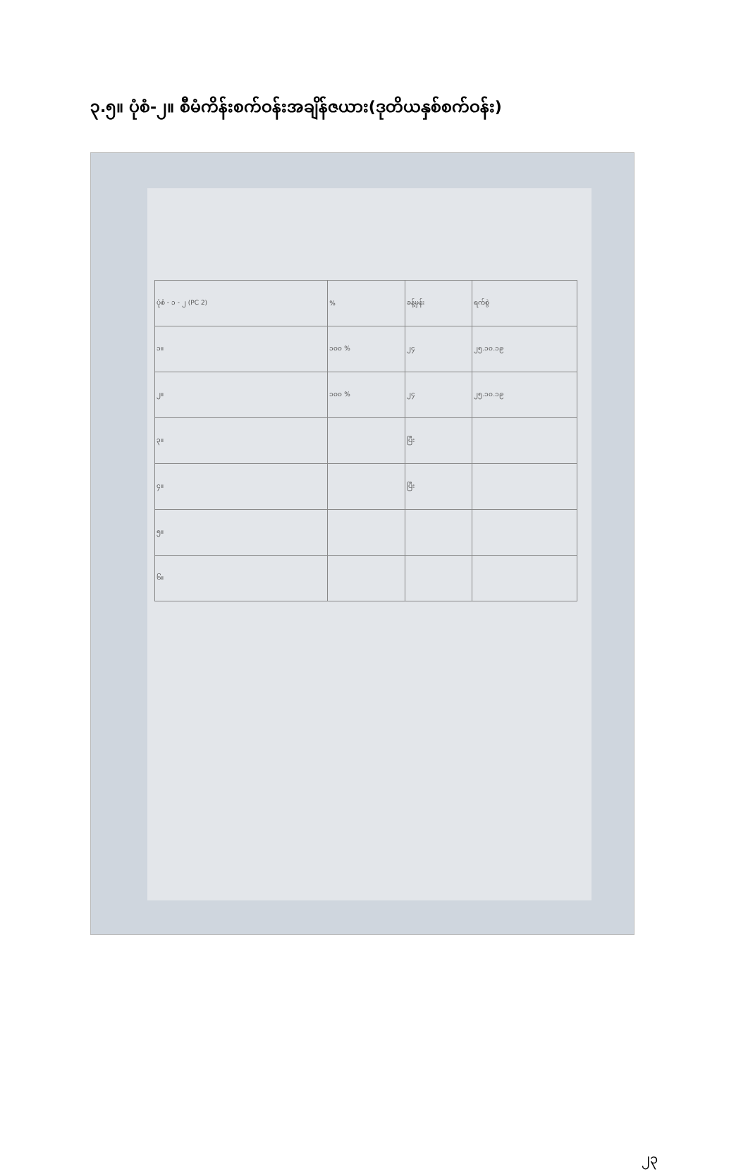၃.၅။ ပုံစံ-၂။ စီမံကိန်းစက်ဝန်းအချိန်ဇယား(ဒုတိယနှစ်စက်ဝန်း)
| ပုံစံ - ၁ - ၂ (PC 2) | % | ခန့်မှန်း | ရက်စွဲ |
| ၁။ | ၁၀၀ % | ၂၄ | ၂၅.၁၀.၁၉ |
| ၂။ | ၁၀၀ % | ၂၄ | ၂၅.၁၀.၁၉ |
| ၃။ | | ပြီး | |
| ၄။ | | ပြီး | |
| ၅။ | | | |
| ၆။ | | | |
၂၃